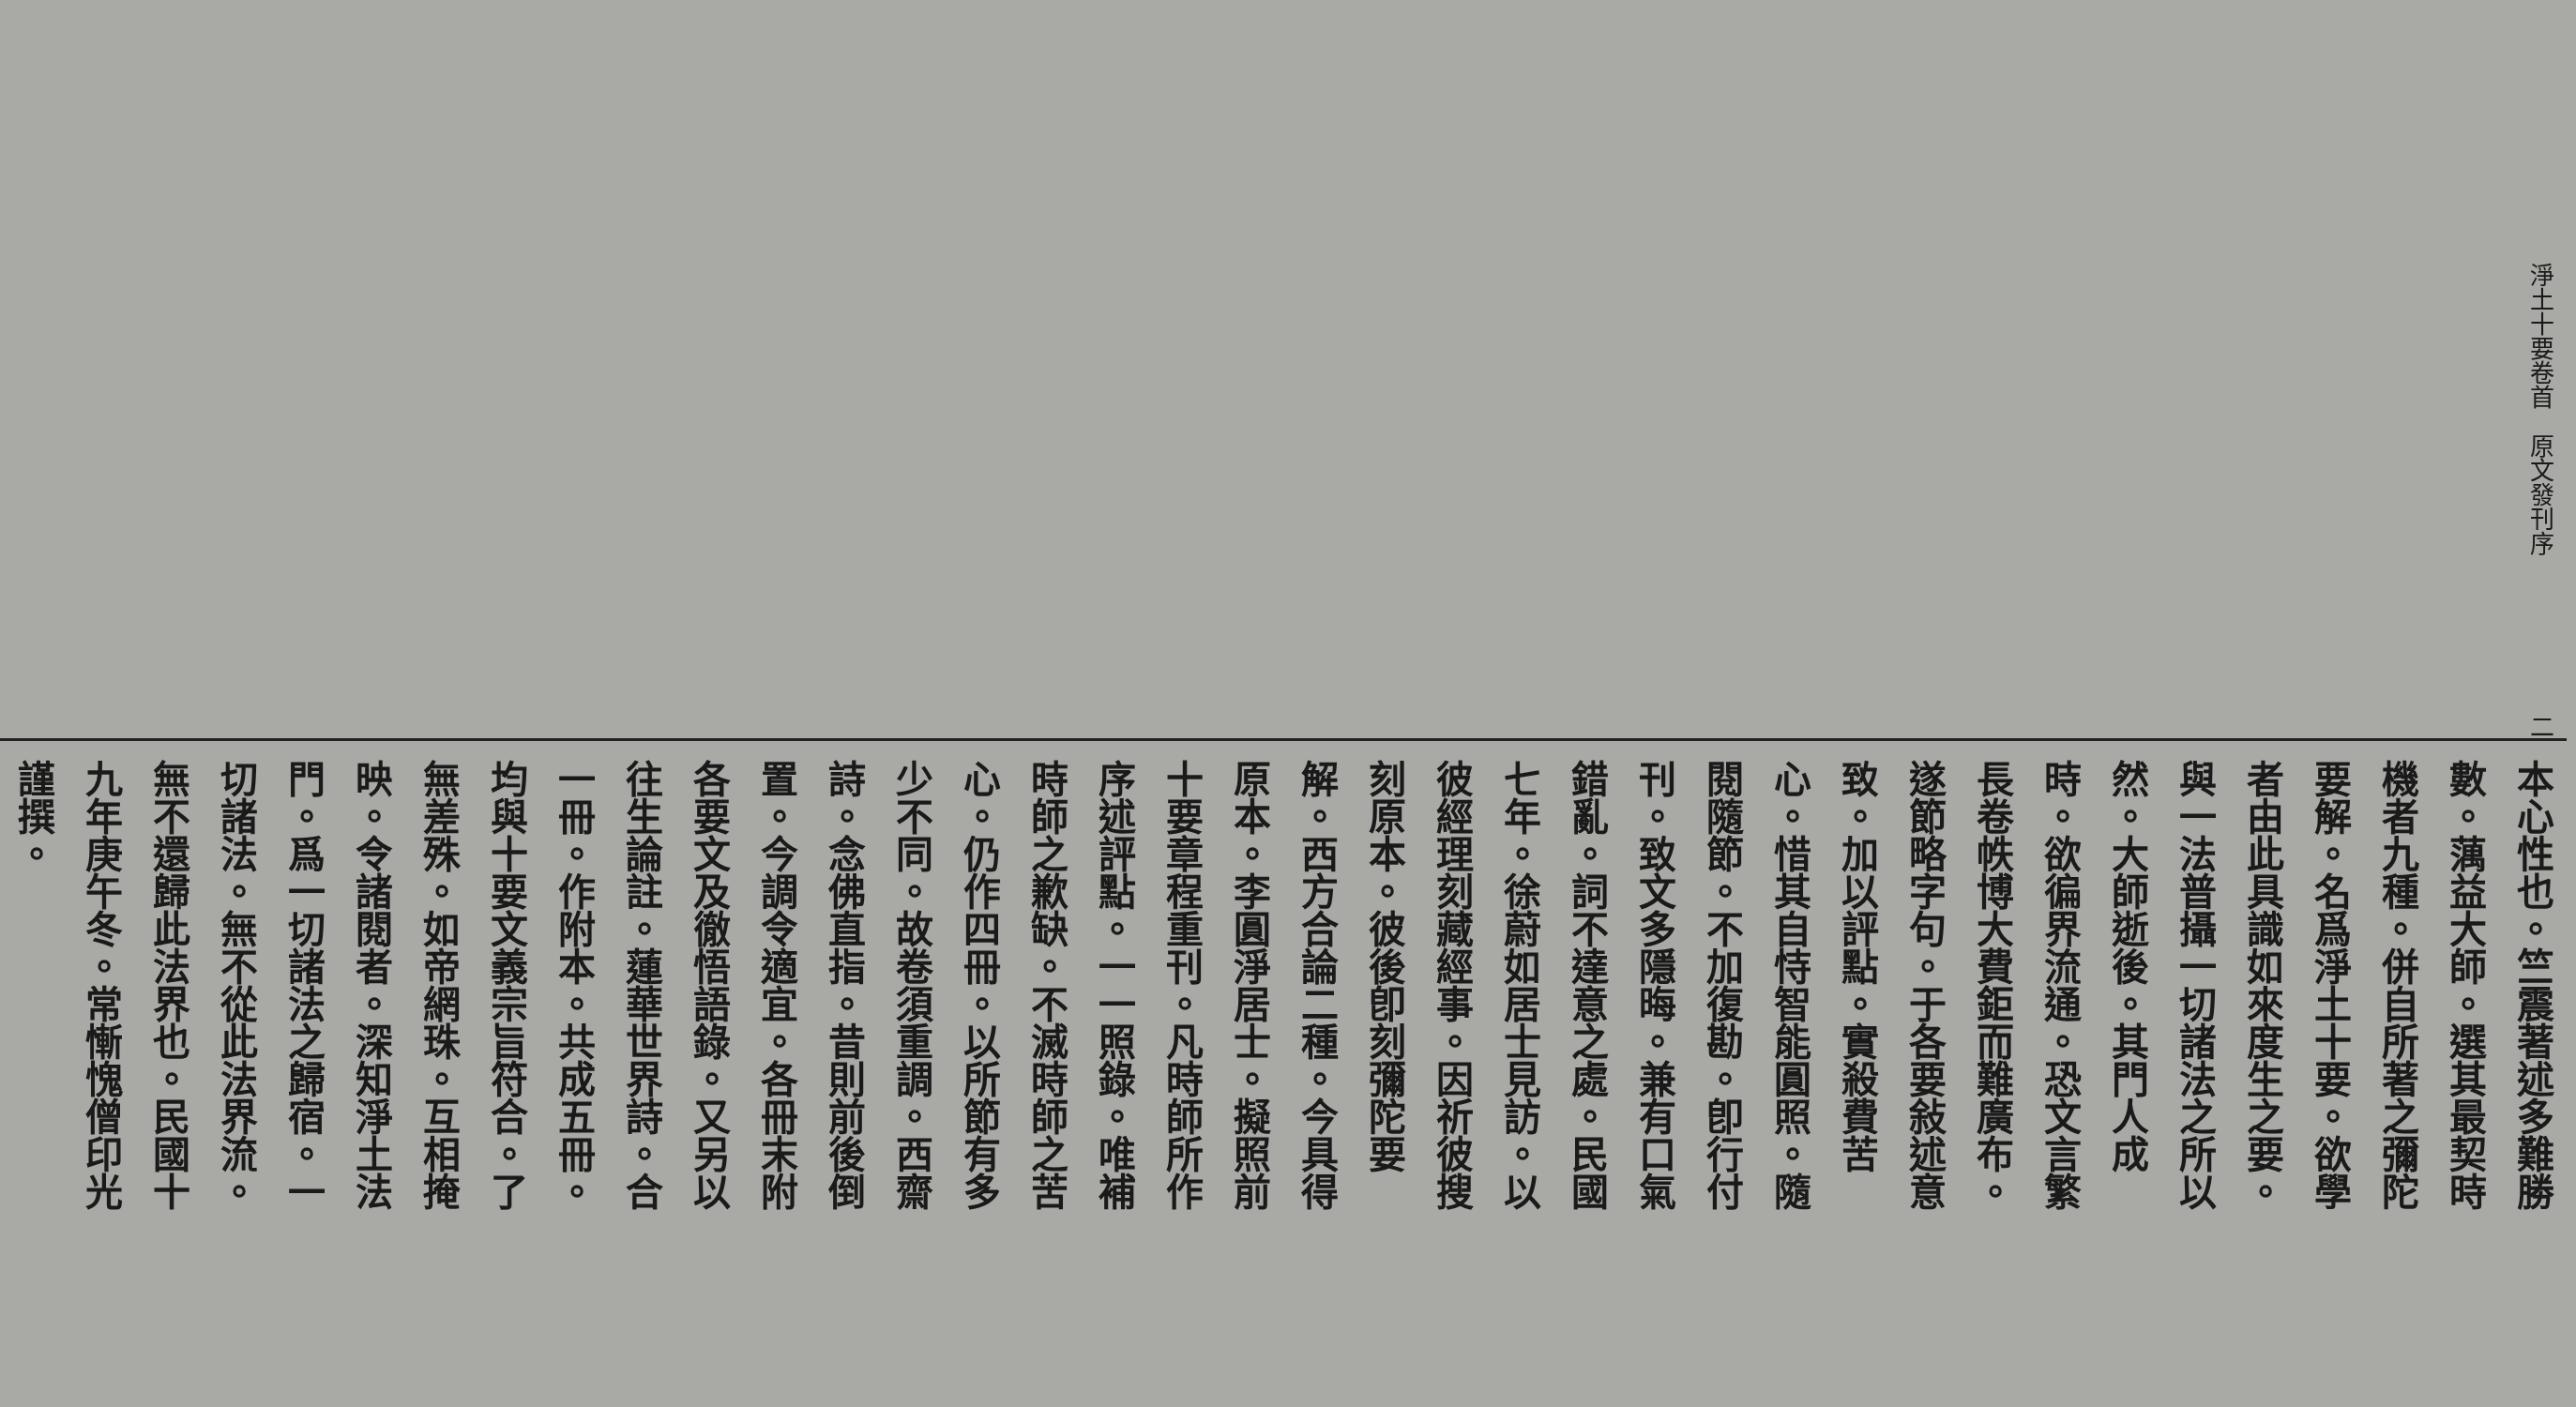淨土十要卷首　原文發刊序 二
本心性也。竺震著述多難勝數。蕅益大師。選其最契時機者九種。併自所著之彌陀要解。名爲淨土十要。欲學者由此具識如來度生之要。與一法普攝一切諸法之所以然。大師逝後。其門人成時。欲徧界流通。恐文言繁長卷帙博大費鉅而難廣布。遂節略字句。于各要敍述意致。加以評點。實殺費苦心。惜其自恃智能圓照。隨閱隨節。不加復勘。卽行付刊。致文多隱晦。兼有口氣錯亂。詞不達意之處。民國七年。徐蔚如居士見訪。以彼經理刻藏經事。因祈彼搜刻原本。彼後卽刻彌陀要解。西方合論二種。今具得原本。李圓淨居士。擬照前十要章程重刊。凡時師所作序述評點。一一照錄。唯補時師之歉缺。不滅時師之苦心。仍作四冊。以所節有多少不同。故卷須重調。西齋詩。念佛直指。昔則前後倒置。今調令適宜。各冊末附各要文及徹悟語錄。又另以往生論註。蓮華世界詩。合一冊。作附本。共成五冊。均與十要文義宗旨符合。了無差殊。如帝網珠。互相掩映。令諸閱者。深知淨土法門。爲一切諸法之歸宿。一切諸法。無不從此法界流。無不還歸此法界也。民國十九年庚午冬。常慚愧僧印光謹撰。